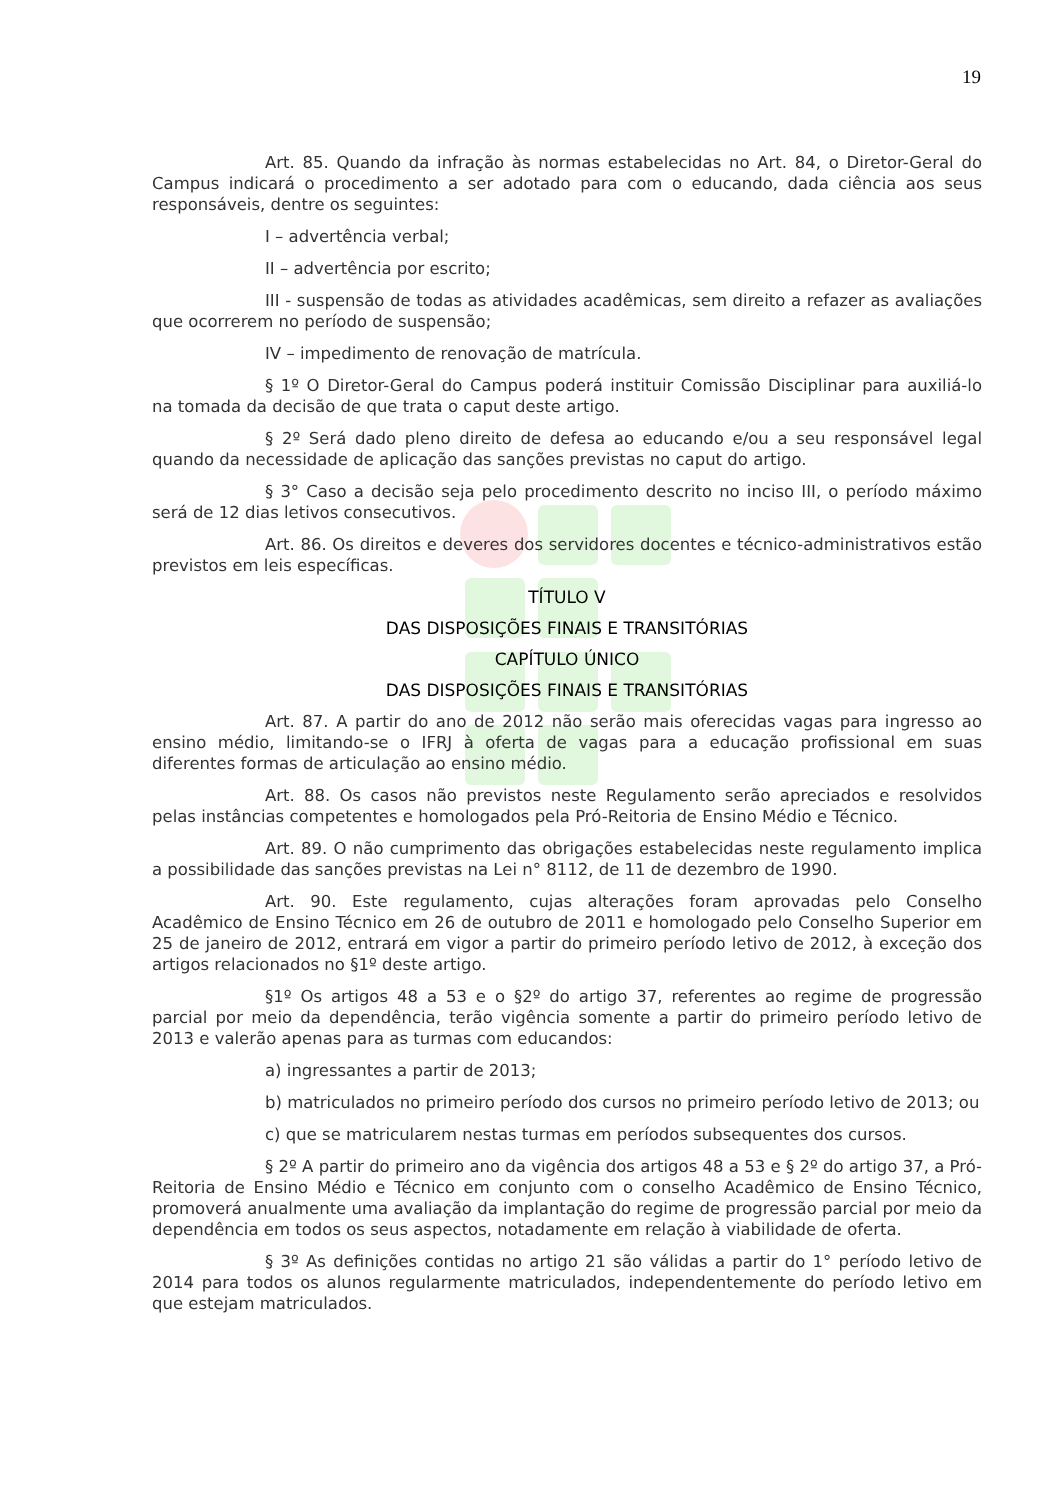19
Art. 85. Quando da infração às normas estabelecidas no Art. 84, o Diretor-Geral do Campus indicará o procedimento a ser adotado para com o educando, dada ciência aos seus responsáveis, dentre os seguintes:
I – advertência verbal;
II – advertência por escrito;
III - suspensão de todas as atividades acadêmicas, sem direito a refazer as avaliações que ocorrerem no período de suspensão;
IV – impedimento de renovação de matrícula.
§ 1º O Diretor-Geral do Campus poderá instituir Comissão Disciplinar para auxiliá-lo na tomada da decisão de que trata o caput deste artigo.
§ 2º Será dado pleno direito de defesa ao educando e/ou a seu responsável legal quando da necessidade de aplicação das sanções previstas no caput do artigo.
§ 3° Caso a decisão seja pelo procedimento descrito no inciso III, o período máximo será de 12 dias letivos consecutivos.
Art. 86. Os direitos e deveres dos servidores docentes e técnico-administrativos estão previstos em leis específicas.
TÍTULO V
DAS DISPOSIÇÕES FINAIS E TRANSITÓRIAS
CAPÍTULO ÚNICO
DAS DISPOSIÇÕES FINAIS E TRANSITÓRIAS
Art. 87. A partir do ano de 2012 não serão mais oferecidas vagas para ingresso ao ensino médio, limitando-se o IFRJ à oferta de vagas para a educação profissional em suas diferentes formas de articulação ao ensino médio.
Art. 88. Os casos não previstos neste Regulamento serão apreciados e resolvidos pelas instâncias competentes e homologados pela Pró-Reitoria de Ensino Médio e Técnico.
Art. 89. O não cumprimento das obrigações estabelecidas neste regulamento implica a possibilidade das sanções previstas na Lei n° 8112, de 11 de dezembro de 1990.
Art. 90. Este regulamento, cujas alterações foram aprovadas pelo Conselho Acadêmico de Ensino Técnico em 26 de outubro de 2011 e homologado pelo Conselho Superior em 25 de janeiro de 2012, entrará em vigor a partir do primeiro período letivo de 2012, à exceção dos artigos relacionados no §1º deste artigo.
§1º Os artigos 48 a 53 e o §2º do artigo 37, referentes ao regime de progressão parcial por meio da dependência, terão vigência somente a partir do primeiro período letivo de 2013 e valerão apenas para as turmas com educandos:
a) ingressantes a partir de 2013;
b) matriculados no primeiro período dos cursos no primeiro período letivo de 2013; ou
c) que se matricularem nestas turmas em períodos subsequentes dos cursos.
§ 2º A partir do primeiro ano da vigência dos artigos 48 a 53 e § 2º do artigo 37, a Pró-Reitoria de Ensino Médio e Técnico em conjunto com o conselho Acadêmico de Ensino Técnico, promoverá anualmente uma avaliação da implantação do regime de progressão parcial por meio da dependência em todos os seus aspectos, notadamente em relação à viabilidade de oferta.
§ 3º As definições contidas no artigo 21 são válidas a partir do 1° período letivo de 2014 para todos os alunos regularmente matriculados, independentemente do período letivo em que estejam matriculados.